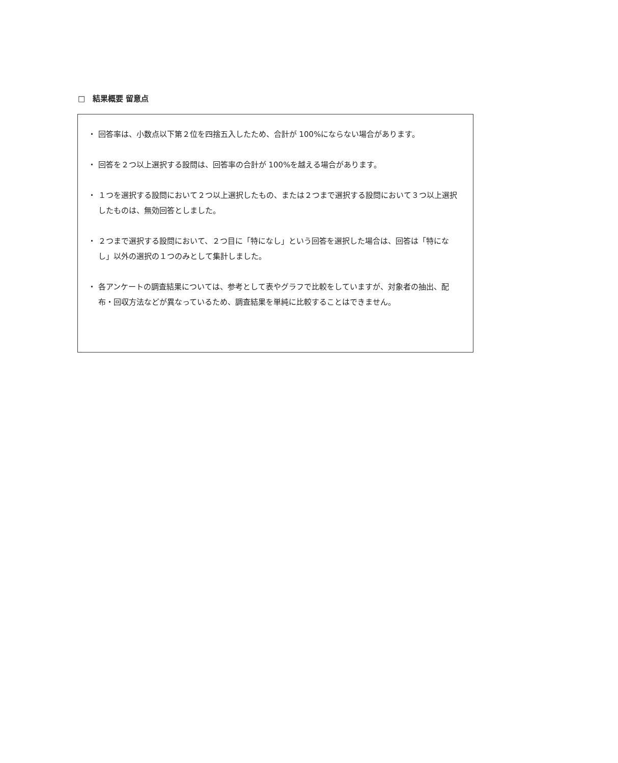□　結果概要 留意点
・ 回答率は、小数点以下第２位を四捨五入したため、合計が 100%にならない場合があります。
・ 回答を２つ以上選択する設問は、回答率の合計が 100%を越える場合があります。
・ １つを選択する設問において２つ以上選択したもの、または２つまで選択する設問において３つ以上選択したものは、無効回答としました。
・ ２つまで選択する設問において、２つ目に「特になし」という回答を選択した場合は、回答は「特になし」以外の選択の１つのみとして集計しました。
・ 各アンケートの調査結果については、参考として表やグラフで比較をしていますが、対象者の抽出、配布・回収方法などが異なっているため、調査結果を単純に比較することはできません。